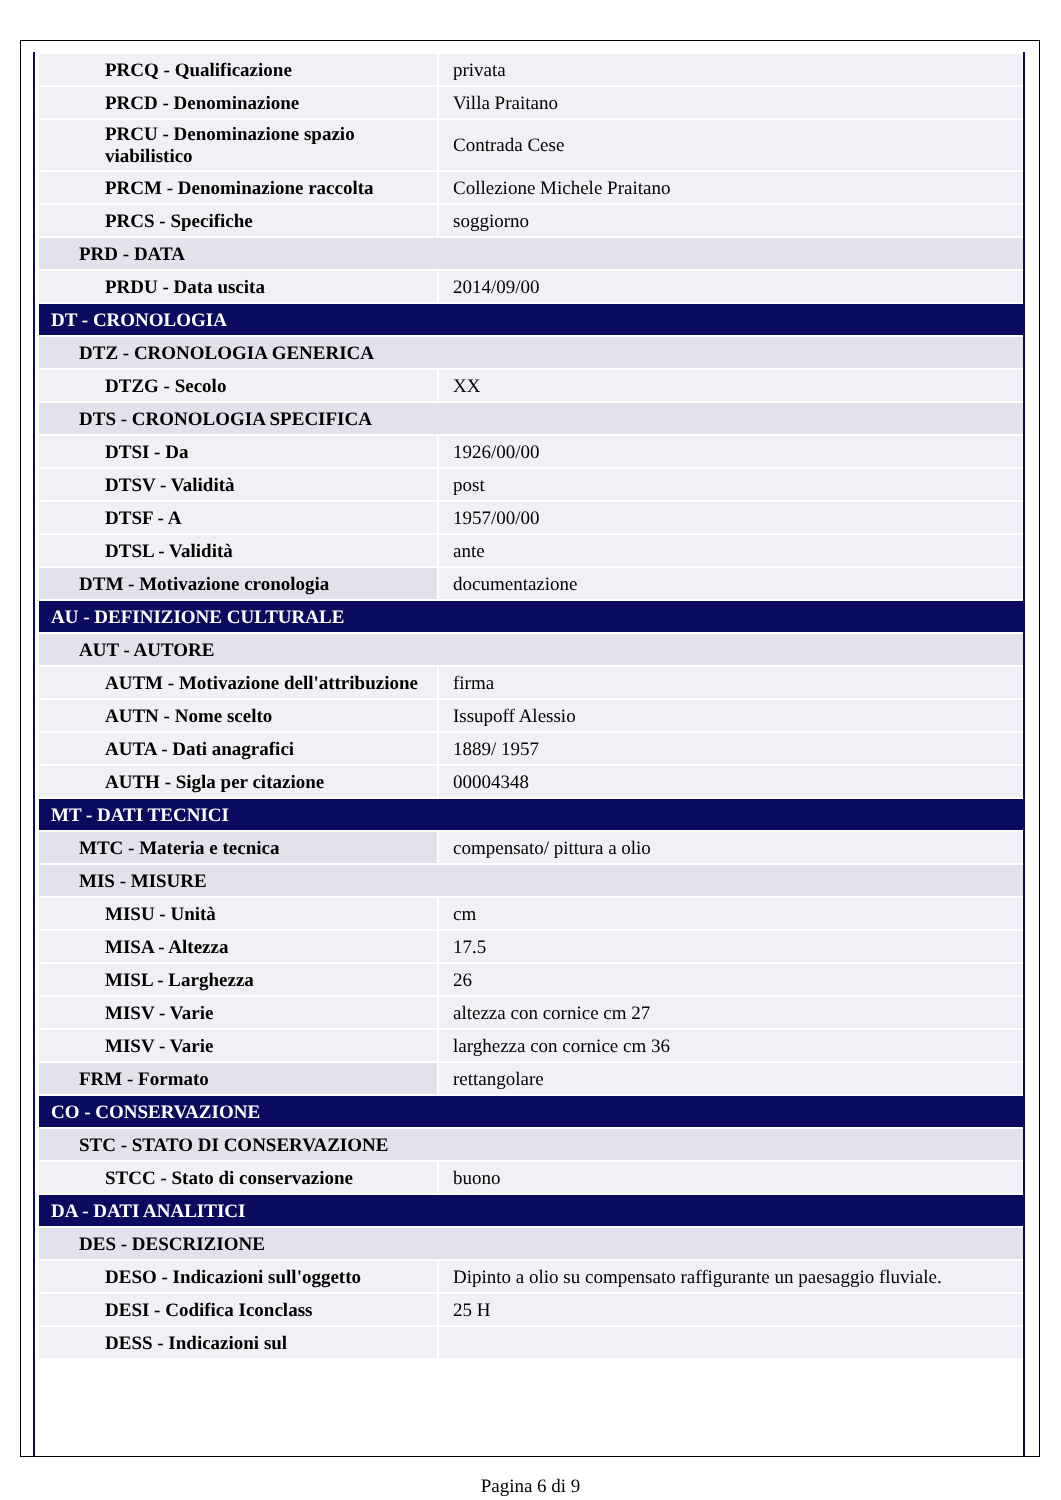| PRCQ - Qualificazione | privata |
| PRCD - Denominazione | Villa Praitano |
| PRCU - Denominazione spazio viabilistico | Contrada Cese |
| PRCM - Denominazione raccolta | Collezione Michele Praitano |
| PRCS - Specifiche | soggiorno |
| PRD - DATA | |
| PRDU - Data uscita | 2014/09/00 |
| DT - CRONOLOGIA | |
| DTZ - CRONOLOGIA GENERICA | |
| DTZG - Secolo | XX |
| DTS - CRONOLOGIA SPECIFICA | |
| DTSI - Da | 1926/00/00 |
| DTSV - Validità | post |
| DTSF - A | 1957/00/00 |
| DTSL - Validità | ante |
| DTM - Motivazione cronologia | documentazione |
| AU - DEFINIZIONE CULTURALE | |
| AUT - AUTORE | |
| AUTM - Motivazione dell'attribuzione | firma |
| AUTN - Nome scelto | Issupoff Alessio |
| AUTA - Dati anagrafici | 1889/ 1957 |
| AUTH - Sigla per citazione | 00004348 |
| MT - DATI TECNICI | |
| MTC - Materia e tecnica | compensato/ pittura a olio |
| MIS - MISURE | |
| MISU - Unità | cm |
| MISA - Altezza | 17.5 |
| MISL - Larghezza | 26 |
| MISV - Varie | altezza con cornice cm 27 |
| MISV - Varie | larghezza con cornice cm 36 |
| FRM - Formato | rettangolare |
| CO - CONSERVAZIONE | |
| STC - STATO DI CONSERVAZIONE | |
| STCC - Stato di conservazione | buono |
| DA - DATI ANALITICI | |
| DES - DESCRIZIONE | |
| DESO - Indicazioni sull'oggetto | Dipinto a olio su compensato raffigurante un paesaggio fluviale. |
| DESI - Codifica Iconclass | 25 H |
| DESS - Indicazioni sul | |
Pagina 6 di 9